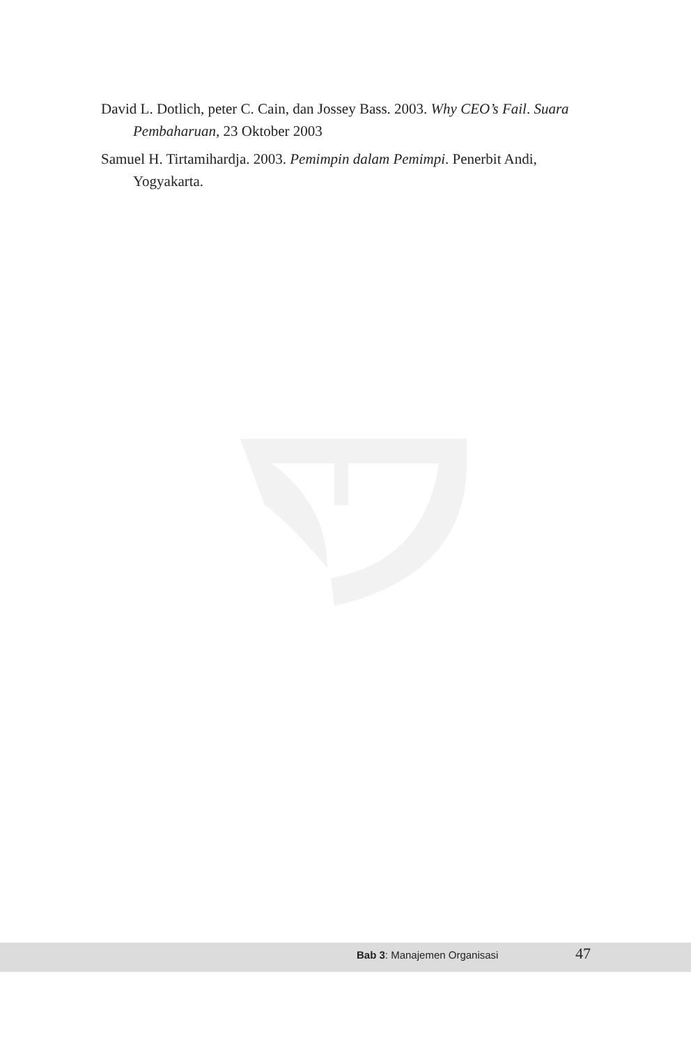David L. Dotlich, peter C. Cain, dan Jossey Bass. 2003. Why CEO’s Fail. Suara Pembaharuan, 23 Oktober 2003
Samuel H. Tirtamihardja. 2003. Pemimpin dalam Pemimpi. Penerbit Andi, Yogyakarta.
Bab 3: Manajemen Organisasi 47